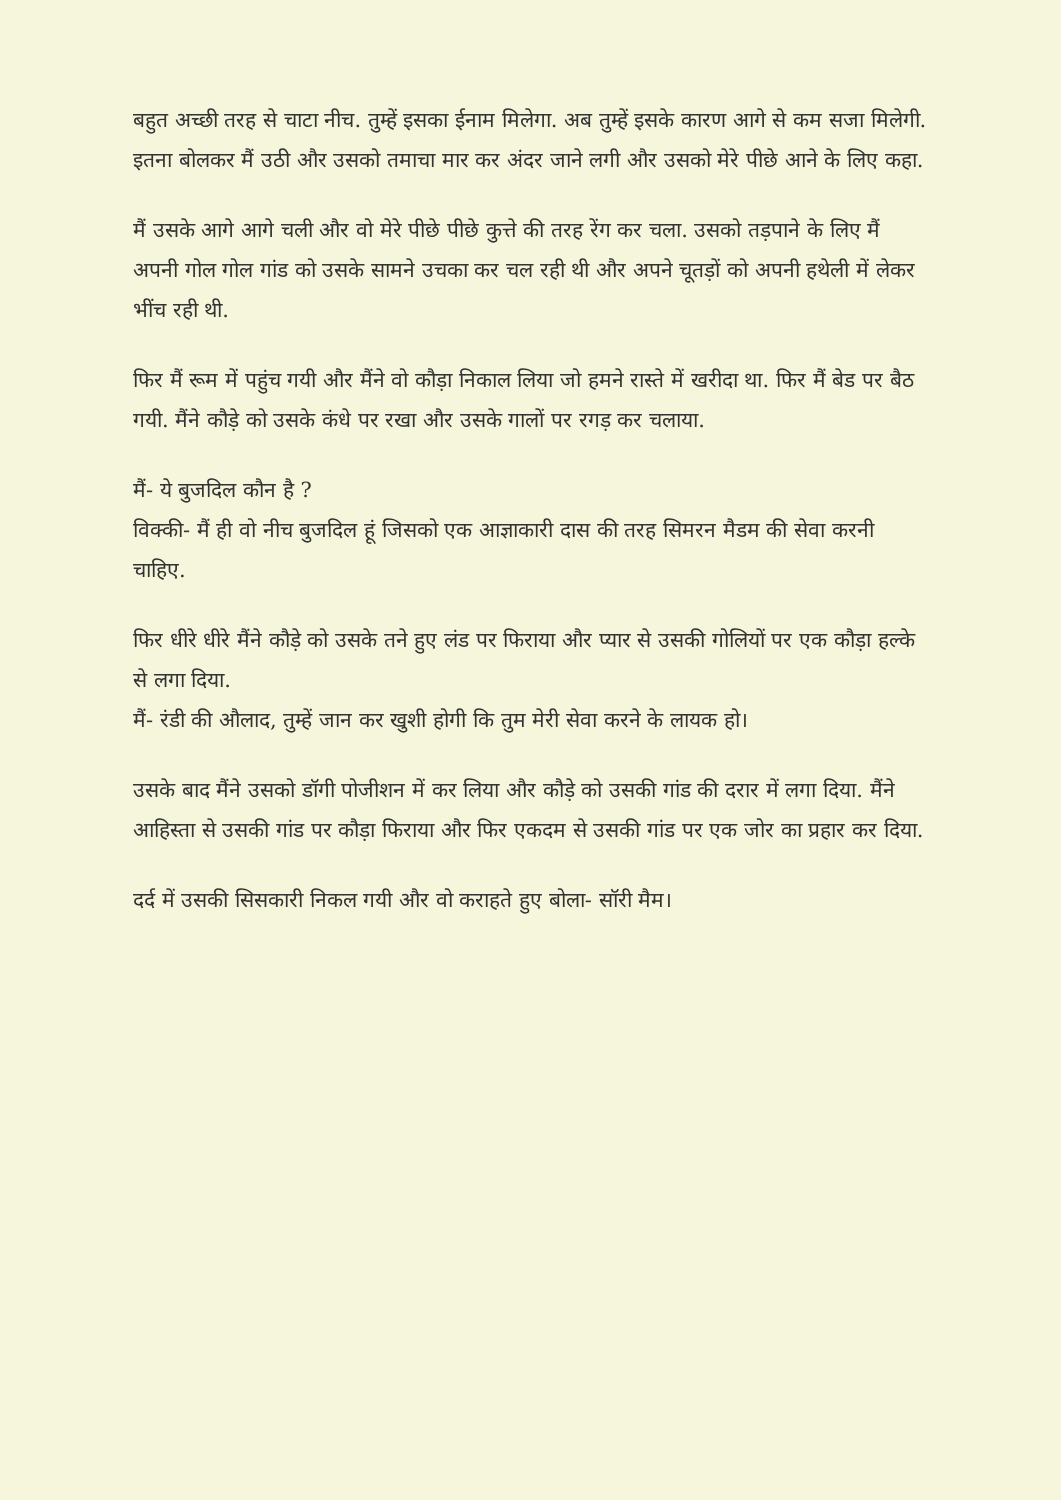बहुत अच्छी तरह से चाटा नीच. तुम्हें इसका ईनाम मिलेगा. अब तुम्हें इसके कारण आगे से कम सजा मिलेगी.
इतना बोलकर मैं उठी और उसको तमाचा मार कर अंदर जाने लगी और उसको मेरे पीछे आने के लिए कहा.
मैं उसके आगे आगे चली और वो मेरे पीछे पीछे कुत्ते की तरह रेंग कर चला. उसको तड़पाने के लिए मैं अपनी गोल गोल गांड को उसके सामने उचका कर चल रही थी और अपने चूतड़ों को अपनी हथेली में लेकर भींच रही थी.
फिर मैं रूम में पहुंच गयी और मैंने वो कौड़ा निकाल लिया जो हमने रास्ते में खरीदा था. फिर मैं बेड पर बैठ गयी. मैंने कौड़े को उसके कंधे पर रखा और उसके गालों पर रगड़ कर चलाया.
मैं- ये बुजदिल कौन है ?
विक्की- मैं ही वो नीच बुजदिल हूं जिसको एक आज्ञाकारी दास की तरह सिमरन मैडम की सेवा करनी चाहिए.
फिर धीरे धीरे मैंने कौड़े को उसके तने हुए लंड पर फिराया और प्यार से उसकी गोलियों पर एक कौड़ा हल्के से लगा दिया.
मैं- रंडी की औलाद, तुम्हें जान कर खुशी होगी कि तुम मेरी सेवा करने के लायक हो।
उसके बाद मैंने उसको डॉगी पोजीशन में कर लिया और कौड़े को उसकी गांड की दरार में लगा दिया. मैंने आहिस्ता से उसकी गांड पर कौड़ा फिराया और फिर एकदम से उसकी गांड पर एक जोर का प्रहार कर दिया.
दर्द में उसकी सिसकारी निकल गयी और वो कराहते हुए बोला- सॉरी मैम।